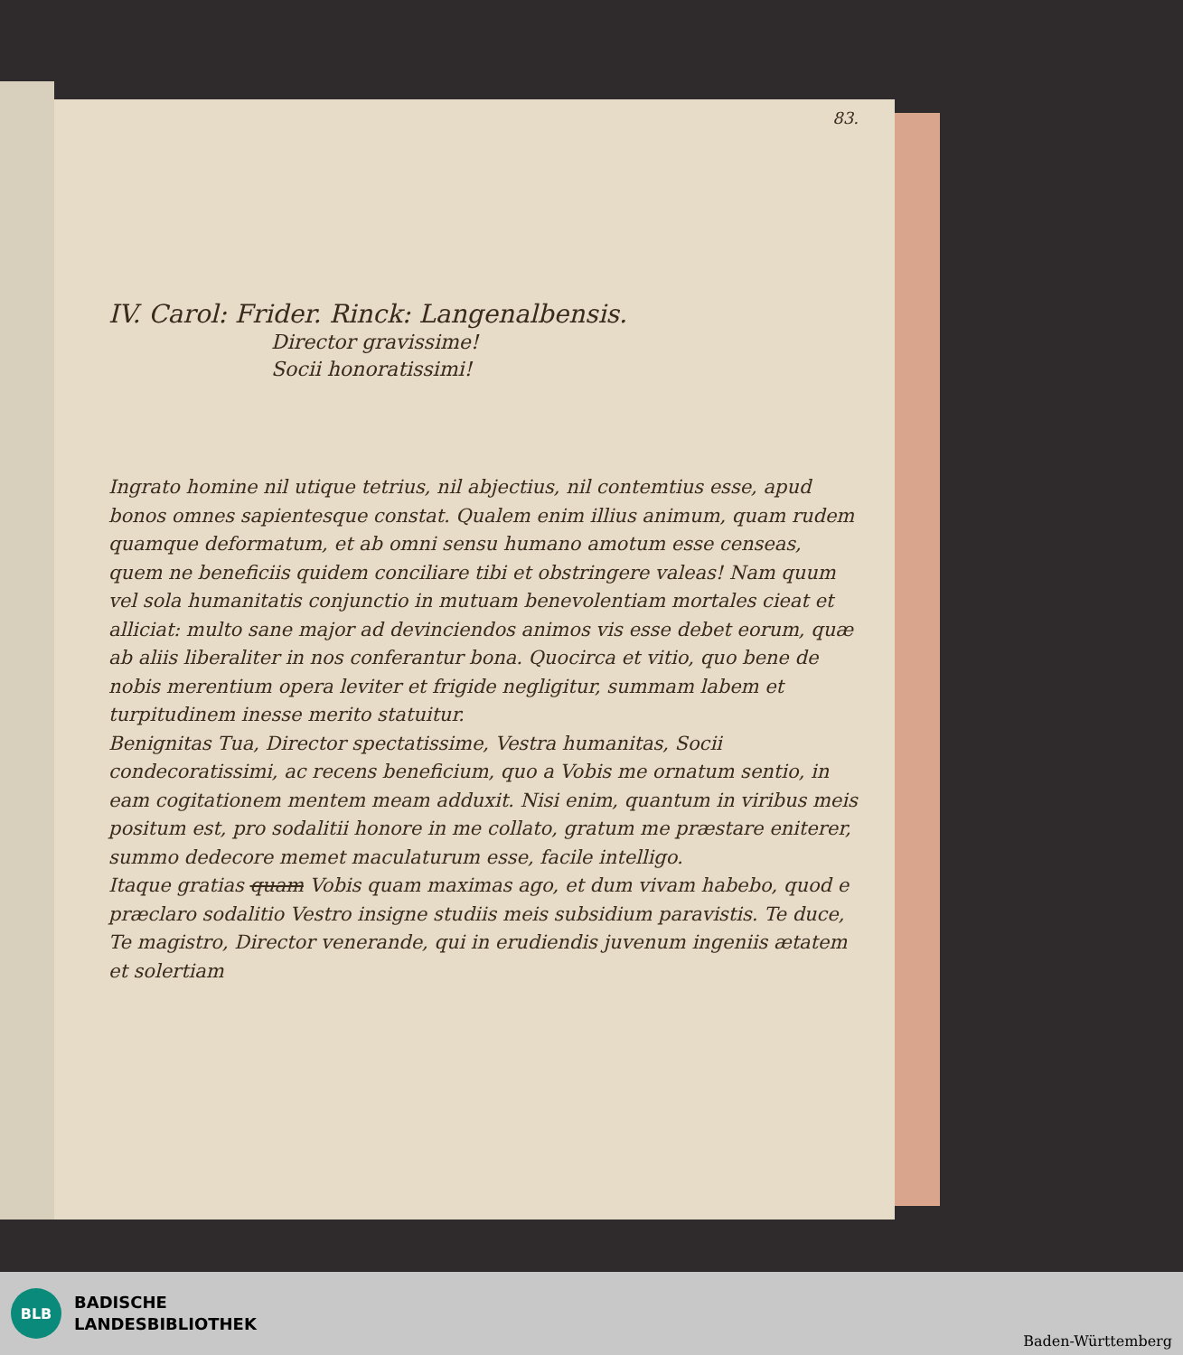83.
IV. Carol: Frider. Rinck: Langenalbensis.
Director gravissime!
Socii honoratissimi!
Ingrato homine nil utique tetrius, nil abjectius, nil contemtius esse, apud bonos omnes sapientesque constat. Qualem enim illius animum, quam rudem quamque deformatum, et ab omni sensu humano amotum esse censeas, quem ne beneficiis quidem conciliare tibi et obstringere valeas! Nam quum vel sola humanitatis conjunctio in mutuam benevolentiam mortales cieat et alliciat: multo sane major ad devinciendos animos vis esse debet eorum, quæ ab aliis liberaliter in nos conferantur bona. Quocirca et vitio, quo bene de nobis merentium opera leviter et frigide negligitur, summam labem et turpitudinem inesse merito statuitur.
Benignitas Tua, Director spectatissime, Vestra humanitas, Socii condecoratissimi, ac recens beneficium, quo a Vobis me ornatum sentio, in eam cogitationem mentem meam adduxit. Nisi enim, quantum in viribus meis positum est, pro sodalitii honore in me collato, gratum me præstare eniterer, summo dedecore memet maculaturum esse, facile intelligo.
Itaque gratias quam Vobis quam maximas ago, et dum vivam habebo, quod e præclaro sodalitio Vestro insigne studiis meis subsidium paravistis. Te duce, Te magistro, Director venerande, qui in erudiendis juvenum ingeniis ætatem et solertiam
BLB
BADISCHE
LANDESBIBLIOTHEK
Baden-Württemberg